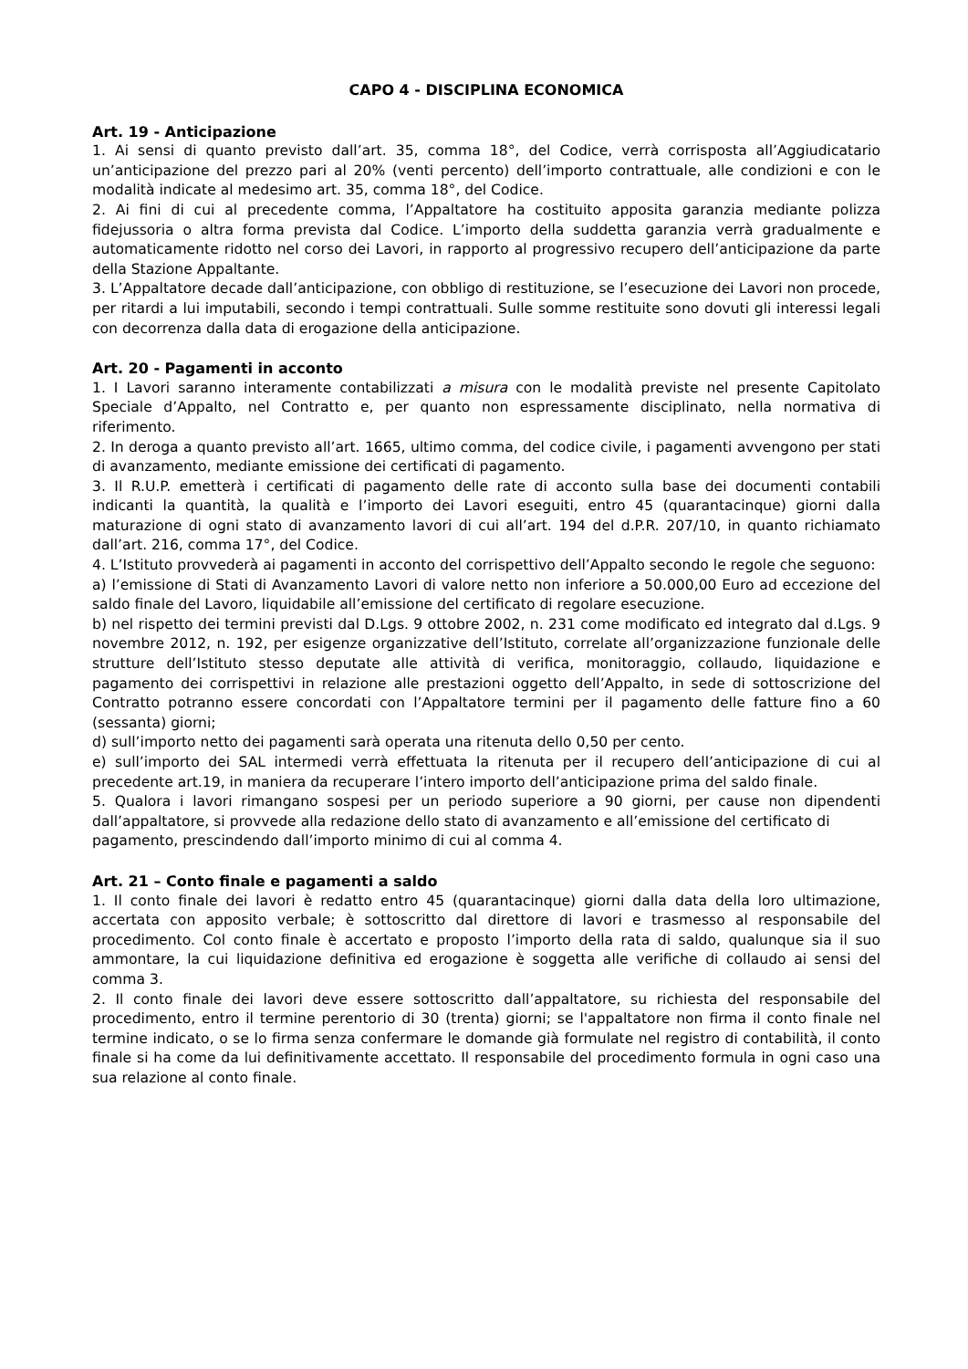CAPO 4 - DISCIPLINA ECONOMICA
Art. 19 - Anticipazione
1. Ai sensi di quanto previsto dall’art. 35, comma 18°, del Codice, verrà corrisposta all’Aggiudicatario un’anticipazione del prezzo pari al 20% (venti percento) dell’importo contrattuale, alle condizioni e con le modalità indicate al medesimo art. 35, comma 18°, del Codice.
2. Ai fini di cui al precedente comma, l’Appaltatore ha costituito apposita garanzia mediante polizza fidejussoria o altra forma prevista dal Codice. L’importo della suddetta garanzia verrà gradualmente e automaticamente ridotto nel corso dei Lavori, in rapporto al progressivo recupero dell’anticipazione da parte della Stazione Appaltante.
3. L’Appaltatore decade dall’anticipazione, con obbligo di restituzione, se l’esecuzione dei Lavori non procede, per ritardi a lui imputabili, secondo i tempi contrattuali. Sulle somme restituite sono dovuti gli interessi legali con decorrenza dalla data di erogazione della anticipazione.
Art. 20 - Pagamenti in acconto
1. I Lavori saranno interamente contabilizzati a misura con le modalità previste nel presente Capitolato Speciale d’Appalto, nel Contratto e, per quanto non espressamente disciplinato, nella normativa di riferimento.
2. In deroga a quanto previsto all’art. 1665, ultimo comma, del codice civile, i pagamenti avvengono per stati di avanzamento, mediante emissione dei certificati di pagamento.
3. Il R.U.P. emetterà i certificati di pagamento delle rate di acconto sulla base dei documenti contabili indicanti la quantità, la qualità e l’importo dei Lavori eseguiti, entro 45 (quarantacinque) giorni dalla maturazione di ogni stato di avanzamento lavori di cui all’art. 194 del d.P.R. 207/10, in quanto richiamato dall’art. 216, comma 17°, del Codice.
4. L’Istituto provvederà ai pagamenti in acconto del corrispettivo dell’Appalto secondo le regole che seguono:
a) l’emissione di Stati di Avanzamento Lavori di valore netto non inferiore a 50.000,00 Euro ad eccezione del saldo finale del Lavoro, liquidabile all’emissione del certificato di regolare esecuzione.
b) nel rispetto dei termini previsti dal D.Lgs. 9 ottobre 2002, n. 231 come modificato ed integrato dal d.Lgs. 9 novembre 2012, n. 192, per esigenze organizzative dell’Istituto, correlate all’organizzazione funzionale delle strutture dell’Istituto stesso deputate alle attività di verifica, monitoraggio, collaudo, liquidazione e pagamento dei corrispettivi in relazione alle prestazioni oggetto dell’Appalto, in sede di sottoscrizione del Contratto potranno essere concordati con l’Appaltatore termini per il pagamento delle fatture fino a 60 (sessanta) giorni;
d) sull’importo netto dei pagamenti sarà operata una ritenuta dello 0,50 per cento.
e) sull’importo dei SAL intermedi verrà effettuata la ritenuta per il recupero dell’anticipazione di cui al precedente art.19, in maniera da recuperare l’intero importo dell’anticipazione prima del saldo finale.
5. Qualora i lavori rimangano sospesi per un periodo superiore a 90 giorni, per cause non dipendenti dall’appaltatore, si provvede alla redazione dello stato di avanzamento e all’emissione del certificato di
pagamento, prescindendo dall’importo minimo di cui al comma 4.
Art. 21 – Conto finale e pagamenti a saldo
1. Il conto finale dei lavori è redatto entro 45 (quarantacinque) giorni dalla data della loro ultimazione, accertata con apposito verbale; è sottoscritto dal direttore di lavori e trasmesso al responsabile del procedimento. Col conto finale è accertato e proposto l’importo della rata di saldo, qualunque sia il suo ammontare, la cui liquidazione definitiva ed erogazione è soggetta alle verifiche di collaudo ai sensi del comma 3.
2. Il conto finale dei lavori deve essere sottoscritto dall’appaltatore, su richiesta del responsabile del procedimento, entro il termine perentorio di 30 (trenta) giorni; se l'appaltatore non firma il conto finale nel termine indicato, o se lo firma senza confermare le domande già formulate nel registro di contabilità, il conto finale si ha come da lui definitivamente accettato. Il responsabile del procedimento formula in ogni caso una sua relazione al conto finale.